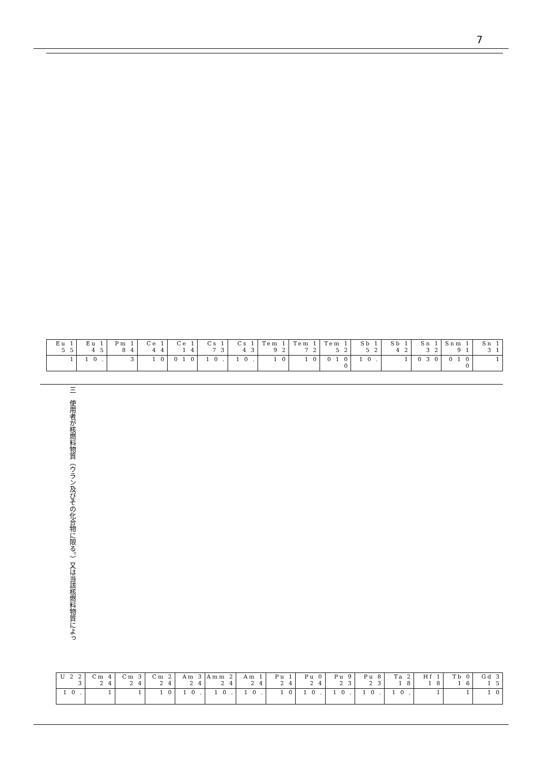7
| Eu 1 5 5 | Eu 1 4 5 | Pm 1 8 4 | Ce 1 4 4 | Ce 1 1 4 | Cs 1 7 3 | Cs 1 4 3 | Tem 1 9 2 | Tem 1 7 2 | Tem 1 5 2 | Sb 1 5 2 | Sb 1 4 2 | Sn 1 3 2 | Snm 1 9 1 | Sn 1 3 1 |
| 1 | 1 0 . | 3 | 1 0 | 0 1 0 | 1 0 . | 1 0 . | 1 0 | 1 0 | 0 1 0 0 | 1 0 . | 1 | 0 3 0 | 0 1 0 0 | 1 |
三　使用者が核燃料物質（ウラン及びその化合物に限る。）又は当該核燃料物質によっ
| U 2 2 3 | Cm 4 2 4 | Cm 3 2 4 | Cm 2 2 4 | Am 3 2 4 | Amm 2 2 4 | Am 1 2 4 | Pu 1 2 4 | Pu 0 2 4 | Pu 9 2 3 | Pu 8 2 3 | Ta 2 1 8 | Hf 1 1 8 | Tb 0 1 6 | Gd 3 1 5 |
| 1 0 . | 1 | 1 | 1 0 | 1 0 . | 1 0 . | 1 0 . | 1 0 | 1 0 . | 1 0 . | 1 0 . | 1 0 . | 1 | 1 | 1 0 |